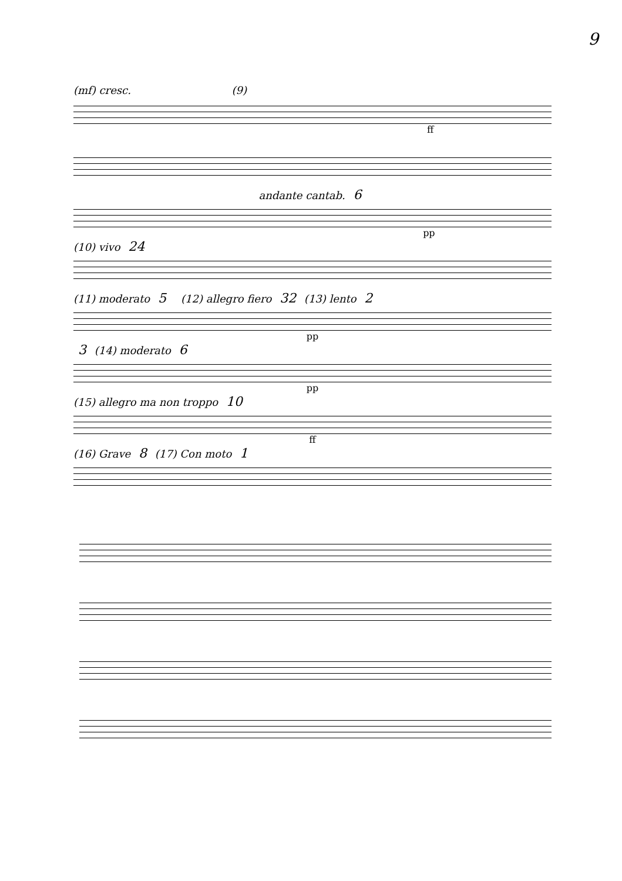9
(mf) cresc. (9)
ff
andante cantab. 6
pp
(10) vivo 24
(11) moderato 5 (12) allegro fiero 32 (13) lento 2
pp
3 (14) moderato 6
pp
(15) allegro ma non troppo 10
ff
(16) Grave 8 (17) Con moto 1